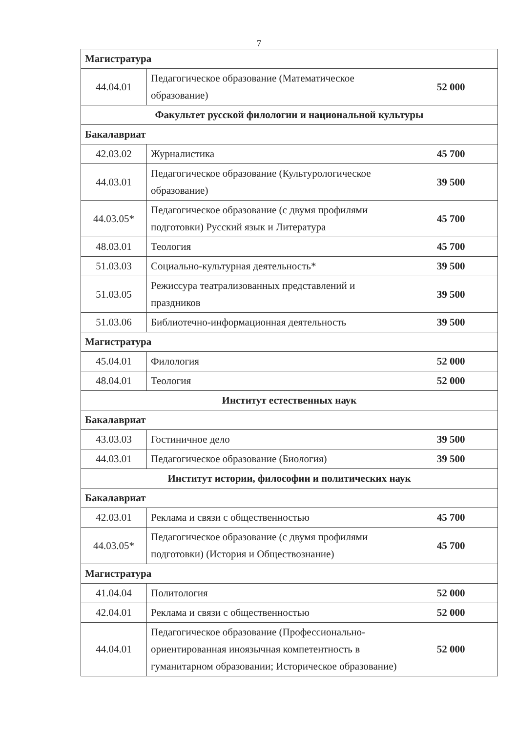7
| Магистратура | | |
| 44.04.01 | Педагогическое образование (Математическое образование) | 52 000 |
| Факультет русской филологии и национальной культуры | | |
| Бакалавриат | | |
| 42.03.02 | Журналистика | 45 700 |
| 44.03.01 | Педагогическое образование (Культурологическое образование) | 39 500 |
| 44.03.05* | Педагогическое образование (с двумя профилями подготовки) Русский язык и Литература | 45 700 |
| 48.03.01 | Теология | 45 700 |
| 51.03.03 | Социально-культурная деятельность* | 39 500 |
| 51.03.05 | Режиссура театрализованных представлений и праздников | 39 500 |
| 51.03.06 | Библиотечно-информационная деятельность | 39 500 |
| Магистратура | | |
| 45.04.01 | Филология | 52 000 |
| 48.04.01 | Теология | 52 000 |
| Институт естественных наук | | |
| Бакалавриат | | |
| 43.03.03 | Гостиничное дело | 39 500 |
| 44.03.01 | Педагогическое образование (Биология) | 39 500 |
| Институт истории, философии и политических наук | | |
| Бакалавриат | | |
| 42.03.01 | Реклама и связи с общественностью | 45 700 |
| 44.03.05* | Педагогическое образование (с двумя профилями подготовки) (История и Обществознание) | 45 700 |
| Магистратура | | |
| 41.04.04 | Политология | 52 000 |
| 42.04.01 | Реклама и связи с общественностью | 52 000 |
| 44.04.01 | Педагогическое образование (Профессионально-ориентированная иноязычная компетентность в гуманитарном образовании; Историческое образование) | 52 000 |